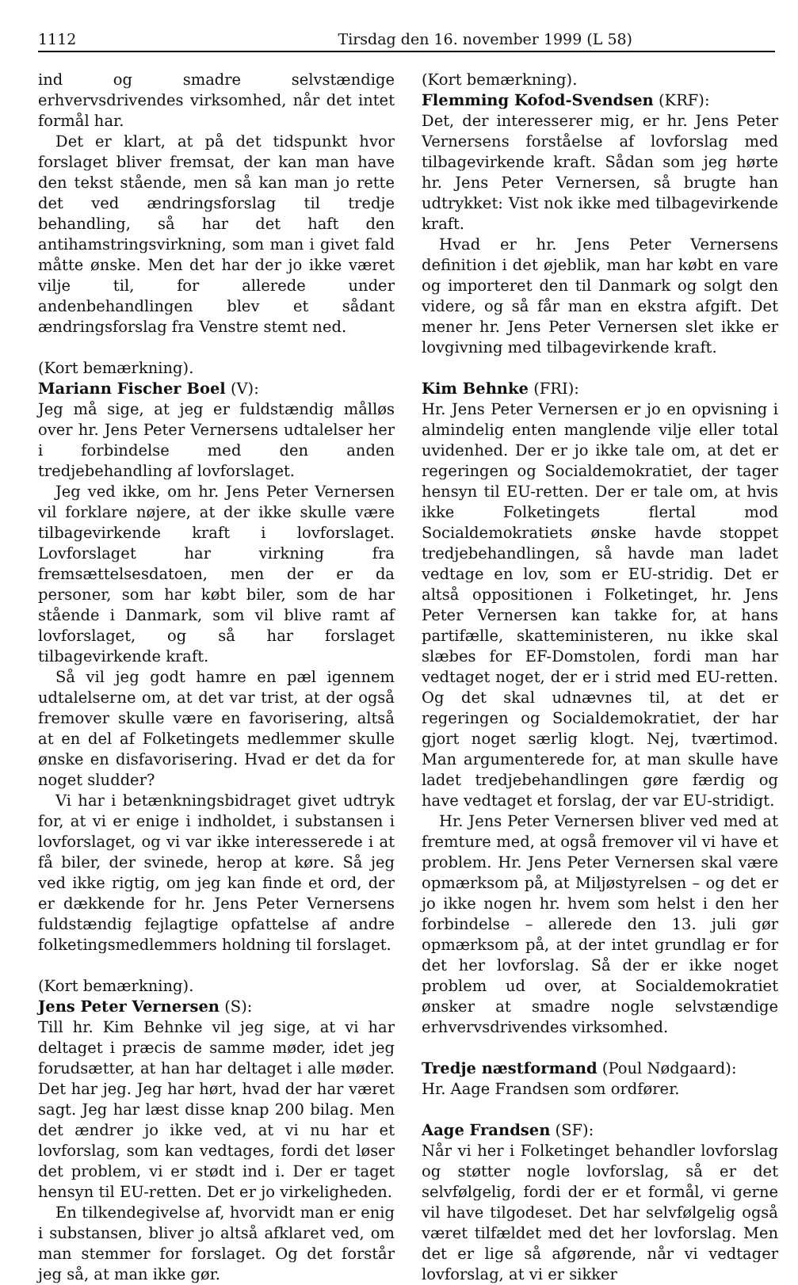1112 Tirsdag den 16. november 1999 (L 58)
ind og smadre selvstændige erhvervsdrivendes virksomhed, når det intet formål har.
Det er klart, at på det tidspunkt hvor forslaget bliver fremsat, der kan man have den tekst stående, men så kan man jo rette det ved ændringsforslag til tredje behandling, så har det haft den antihamstringsvirkning, som man i givet fald måtte ønske. Men det har der jo ikke været vilje til, for allerede under andenbehandlingen blev et sådant ændringsforslag fra Venstre stemt ned.
(Kort bemærkning).
Mariann Fischer Boel (V):
Jeg må sige, at jeg er fuldstændig målløs over hr. Jens Peter Vernersens udtalelser her i forbindelse med den anden tredjebehandling af lovforslaget.
Jeg ved ikke, om hr. Jens Peter Vernersen vil forklare nøjere, at der ikke skulle være tilbagevirkende kraft i lovforslaget. Lovforslaget har virkning fra fremsættelsesdatoen, men der er da personer, som har købt biler, som de har stående i Danmark, som vil blive ramt af lovforslaget, og så har forslaget tilbagevirkende kraft.
Så vil jeg godt hamre en pæl igennem udtalelserne om, at det var trist, at der også fremover skulle være en favorisering, altså at en del af Folketingets medlemmer skulle ønske en disfavorisering. Hvad er det da for noget sludder?
Vi har i betænkningsbidraget givet udtryk for, at vi er enige i indholdet, i substansen i lovforslaget, og vi var ikke interesserede i at få biler, der svinede, herop at køre. Så jeg ved ikke rigtig, om jeg kan finde et ord, der er dækkende for hr. Jens Peter Vernersens fuldstændig fejlagtige opfattelse af andre folketingsmedlemmers holdning til forslaget.
(Kort bemærkning).
Jens Peter Vernersen (S):
Till hr. Kim Behnke vil jeg sige, at vi har deltaget i præcis de samme møder, idet jeg forudsætter, at han har deltaget i alle møder. Det har jeg. Jeg har hørt, hvad der har været sagt. Jeg har læst disse knap 200 bilag. Men det ændrer jo ikke ved, at vi nu har et lovforslag, som kan vedtages, fordi det løser det problem, vi er stødt ind i. Der er taget hensyn til EU-retten. Det er jo virkeligheden.
En tilkendegivelse af, hvorvidt man er enig i substansen, bliver jo altså afklaret ved, om man stemmer for forslaget. Og det forstår jeg så, at man ikke gør.
(Kort bemærkning).
Flemming Kofod-Svendsen (KRF):
Det, der interesserer mig, er hr. Jens Peter Vernersens forståelse af lovforslag med tilbagevirkende kraft. Sådan som jeg hørte hr. Jens Peter Vernersen, så brugte han udtrykket: Vist nok ikke med tilbagevirkende kraft.
Hvad er hr. Jens Peter Vernersens definition i det øjeblik, man har købt en vare og importeret den til Danmark og solgt den videre, og så får man en ekstra afgift. Det mener hr. Jens Peter Vernersen slet ikke er lovgivning med tilbagevirkende kraft.
Kim Behnke (FRI):
Hr. Jens Peter Vernersen er jo en opvisning i almindelig enten manglende vilje eller total uvidenhed. Der er jo ikke tale om, at det er regeringen og Socialdemokratiet, der tager hensyn til EU-retten. Der er tale om, at hvis ikke Folketingets flertal mod Socialdemokratiets ønske havde stoppet tredjebehandlingen, så havde man ladet vedtage en lov, som er EU-stridig. Det er altså oppositionen i Folketinget, hr. Jens Peter Vernersen kan takke for, at hans partifælle, skatteministeren, nu ikke skal slæbes for EF-Domstolen, fordi man har vedtaget noget, der er i strid med EU-retten. Og det skal udnævnes til, at det er regeringen og Socialdemokratiet, der har gjort noget særlig klogt. Nej, tværtimod. Man argumenterede for, at man skulle have ladet tredjebehandlingen gøre færdig og have vedtaget et forslag, der var EU-stridigt.
Hr. Jens Peter Vernersen bliver ved med at fremture med, at også fremover vil vi have et problem. Hr. Jens Peter Vernersen skal være opmærksom på, at Miljøstyrelsen – og det er jo ikke nogen hr. hvem som helst i den her forbindelse – allerede den 13. juli gør opmærksom på, at der intet grundlag er for det her lovforslag. Så der er ikke noget problem ud over, at Socialdemokratiet ønsker at smadre nogle selvstændige erhvervsdrivendes virksomhed.
Tredje næstformand (Poul Nødgaard):
Hr. Aage Frandsen som ordfører.
Aage Frandsen (SF):
Når vi her i Folketinget behandler lovforslag og støtter nogle lovforslag, så er det selvfølgelig, fordi der er et formål, vi gerne vil have tilgodeset. Det har selvfølgelig også været tilfældet med det her lovforslag. Men det er lige så afgørende, når vi vedtager lovforslag, at vi er sikker